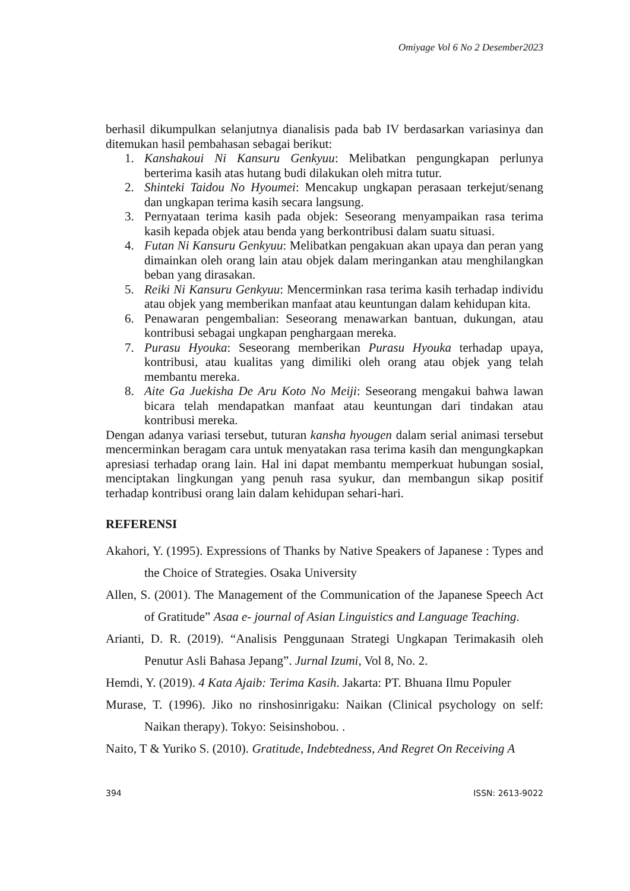Omiyage Vol 6 No 2 Desember2023
berhasil dikumpulkan selanjutnya dianalisis pada bab IV berdasarkan variasinya dan ditemukan hasil pembahasan sebagai berikut:
1. Kanshakoui Ni Kansuru Genkyuu: Melibatkan pengungkapan perlunya berterima kasih atas hutang budi dilakukan oleh mitra tutur.
2. Shinteki Taidou No Hyoumei: Mencakup ungkapan perasaan terkejut/senang dan ungkapan terima kasih secara langsung.
3. Pernyataan terima kasih pada objek: Seseorang menyampaikan rasa terima kasih kepada objek atau benda yang berkontribusi dalam suatu situasi.
4. Futan Ni Kansuru Genkyuu: Melibatkan pengakuan akan upaya dan peran yang dimainkan oleh orang lain atau objek dalam meringankan atau menghilangkan beban yang dirasakan.
5. Reiki Ni Kansuru Genkyuu: Mencerminkan rasa terima kasih terhadap individu atau objek yang memberikan manfaat atau keuntungan dalam kehidupan kita.
6. Penawaran pengembalian: Seseorang menawarkan bantuan, dukungan, atau kontribusi sebagai ungkapan penghargaan mereka.
7. Purasu Hyouka: Seseorang memberikan Purasu Hyouka terhadap upaya, kontribusi, atau kualitas yang dimiliki oleh orang atau objek yang telah membantu mereka.
8. Aite Ga Juekisha De Aru Koto No Meiji: Seseorang mengakui bahwa lawan bicara telah mendapatkan manfaat atau keuntungan dari tindakan atau kontribusi mereka.
Dengan adanya variasi tersebut, tuturan kansha hyougen dalam serial animasi tersebut mencerminkan beragam cara untuk menyatakan rasa terima kasih dan mengungkapkan apresiasi terhadap orang lain. Hal ini dapat membantu memperkuat hubungan sosial, menciptakan lingkungan yang penuh rasa syukur, dan membangun sikap positif terhadap kontribusi orang lain dalam kehidupan sehari-hari.
REFERENSI
Akahori, Y. (1995). Expressions of Thanks by Native Speakers of Japanese : Types and the Choice of Strategies. Osaka University
Allen, S. (2001). The Management of the Communication of the Japanese Speech Act of Gratitude” Asaa e- journal of Asian Linguistics and Language Teaching.
Arianti, D. R. (2019). “Analisis Penggunaan Strategi Ungkapan Terimakasih oleh Penutur Asli Bahasa Jepang”. Jurnal Izumi, Vol 8, No. 2.
Hemdi, Y. (2019). 4 Kata Ajaib: Terima Kasih. Jakarta: PT. Bhuana Ilmu Populer
Murase, T. (1996). Jiko no rinshosinrigaku: Naikan (Clinical psychology on self: Naikan therapy). Tokyo: Seisinshobou. .
Naito, T & Yuriko S. (2010). Gratitude, Indebtedness, And Regret On Receiving A
394 ISSN: 2613-9022